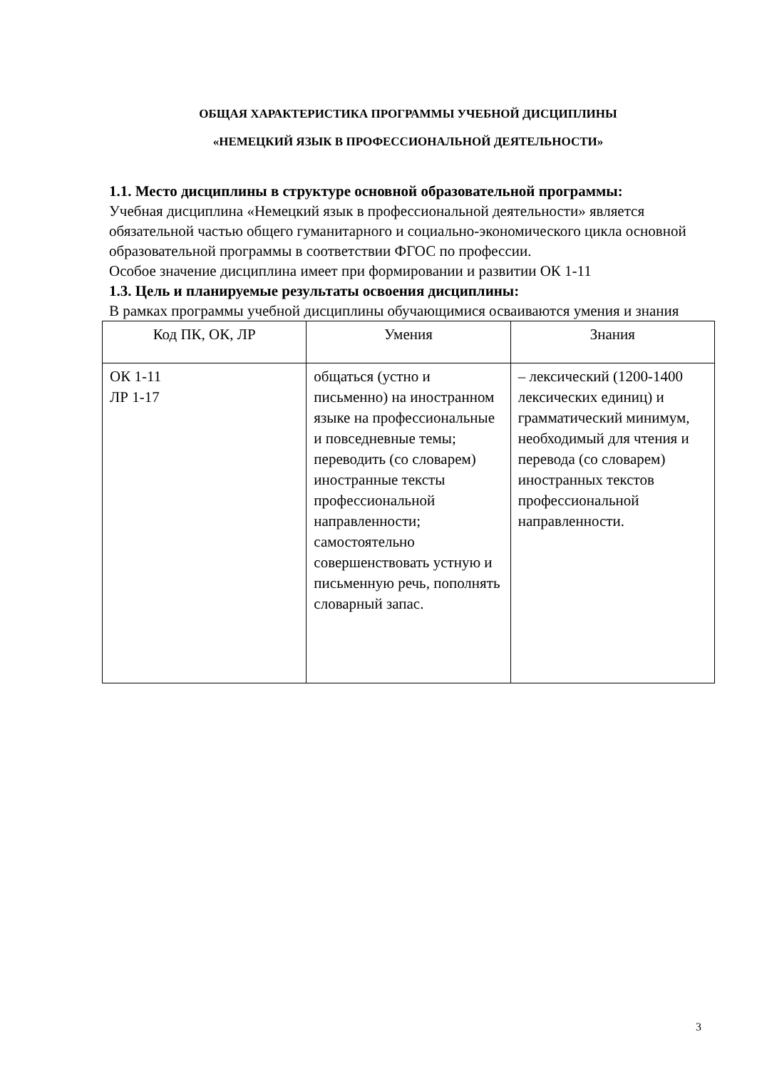ОБЩАЯ ХАРАКТЕРИСТИКА ПРОГРАММЫ УЧЕБНОЙ ДИСЦИПЛИНЫ
«НЕМЕЦКИЙ ЯЗЫК В ПРОФЕССИОНАЛЬНОЙ ДЕЯТЕЛЬНОСТИ»
1.1. Место дисциплины в структуре основной образовательной программы:
Учебная дисциплина «Немецкий язык в профессиональной деятельности» является обязательной частью общего гуманитарного и социально-экономического цикла основной образовательной программы в соответствии ФГОС по профессии.
Особое значение дисциплина имеет при формировании и развитии ОК 1-11
1.3. Цель и планируемые результаты освоения дисциплины:
В рамках программы учебной дисциплины обучающимися осваиваются умения и знания
| Код ПК, ОК, ЛР | Умения | Знания |
| --- | --- | --- |
| ОК 1-11 ЛР 1-17 | общаться (устно и письменно) на иностранном языке на профессиональные и повседневные темы; переводить (со словарем) иностранные тексты профессиональной направленности; самостоятельно совершенствовать устную и письменную речь, пополнять словарный запас. | – лексический (1200-1400 лексических единиц) и грамматический минимум, необходимый для чтения и перевода (со словарем) иностранных текстов профессиональной направленности. |
3